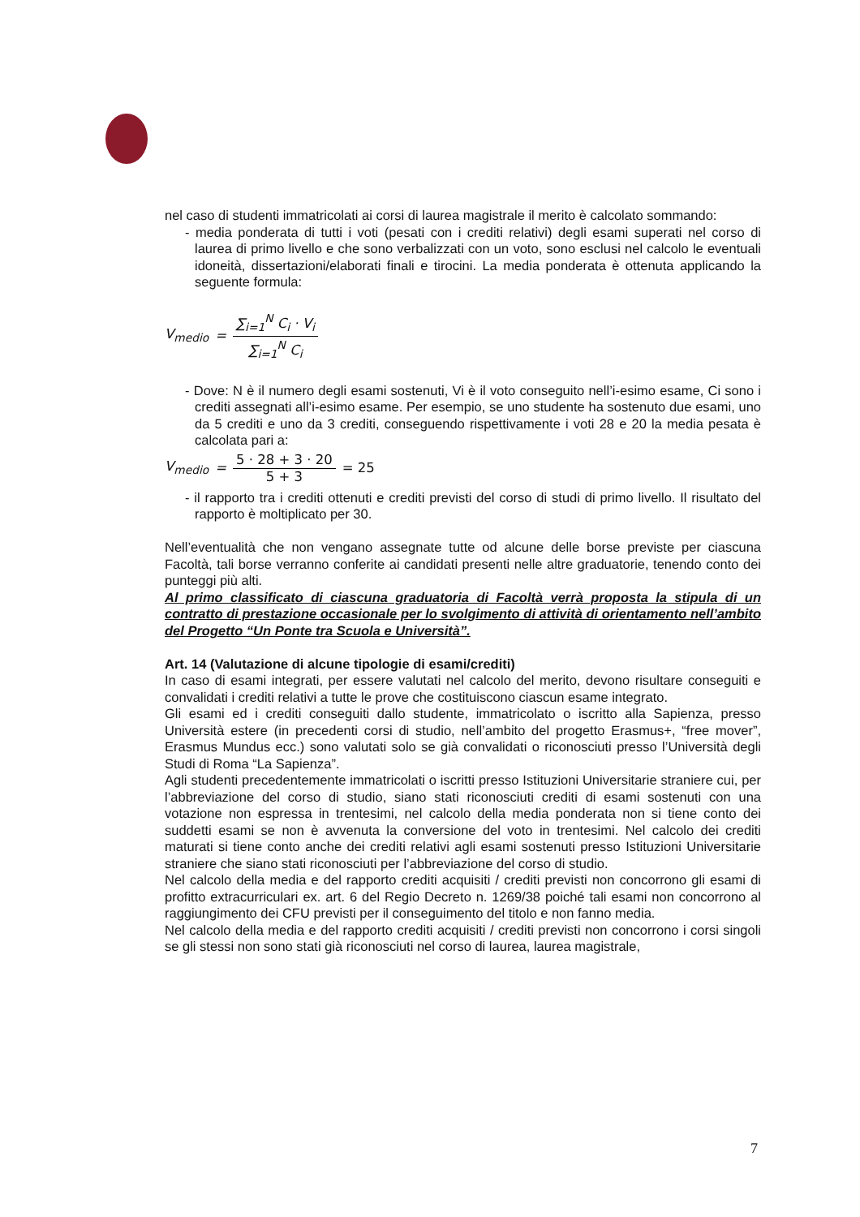nel caso di studenti immatricolati ai corsi di laurea magistrale il merito è calcolato sommando:
- media ponderata di tutti i voti (pesati con i crediti relativi) degli esami superati nel corso di laurea di primo livello e che sono verbalizzati con un voto, sono esclusi nel calcolo le eventuali idoneità, dissertazioni/elaborati finali e tirocini. La media ponderata è ottenuta applicando la seguente formula:
V<sub>medio</sub> = ∑<sub>i=1</sub><sup>N</sup> C<sub>i</sub> · V<sub>i</sub> ∑<sub>i=1</sub><sup>N</sup> C<sub>i</sub>
- Dove: N è il numero degli esami sostenuti, Vi è il voto conseguito nell’i-esimo esame, Ci sono i crediti assegnati all’i-esimo esame. Per esempio, se uno studente ha sostenuto due esami, uno da 5 crediti e uno da 3 crediti, conseguendo rispettivamente i voti 28 e 20 la media pesata è calcolata pari a:
V<sub>medio</sub> = 5 · 28 + 3 · 20 5 + 3 = 25
- il rapporto tra i crediti ottenuti e crediti previsti del corso di studi di primo livello. Il risultato del rapporto è moltiplicato per 30.
Nell’eventualità che non vengano assegnate tutte od alcune delle borse previste per ciascuna Facoltà, tali borse verranno conferite ai candidati presenti nelle altre graduatorie, tenendo conto dei punteggi più alti.
Al primo classificato di ciascuna graduatoria di Facoltà verrà proposta la stipula di un contratto di prestazione occasionale per lo svolgimento di attività di orientamento nell’ambito del Progetto “Un Ponte tra Scuola e Università”.
Art. 14 (Valutazione di alcune tipologie di esami/crediti)
In caso di esami integrati, per essere valutati nel calcolo del merito, devono risultare conseguiti e convalidati i crediti relativi a tutte le prove che costituiscono ciascun esame integrato.
Gli esami ed i crediti conseguiti dallo studente, immatricolato o iscritto alla Sapienza, presso Università estere (in precedenti corsi di studio, nell’ambito del progetto Erasmus+, “free mover”, Erasmus Mundus ecc.) sono valutati solo se già convalidati o riconosciuti presso l’Università degli Studi di Roma “La Sapienza”.
Agli studenti precedentemente immatricolati o iscritti presso Istituzioni Universitarie straniere cui, per l’abbreviazione del corso di studio, siano stati riconosciuti crediti di esami sostenuti con una votazione non espressa in trentesimi, nel calcolo della media ponderata non si tiene conto dei suddetti esami se non è avvenuta la conversione del voto in trentesimi. Nel calcolo dei crediti maturati si tiene conto anche dei crediti relativi agli esami sostenuti presso Istituzioni Universitarie straniere che siano stati riconosciuti per l’abbreviazione del corso di studio.
Nel calcolo della media e del rapporto crediti acquisiti / crediti previsti non concorrono gli esami di profitto extracurriculari ex. art. 6 del Regio Decreto n. 1269/38 poiché tali esami non concorrono al raggiungimento dei CFU previsti per il conseguimento del titolo e non fanno media.
Nel calcolo della media e del rapporto crediti acquisiti / crediti previsti non concorrono i corsi singoli se gli stessi non sono stati già riconosciuti nel corso di laurea, laurea magistrale,
7